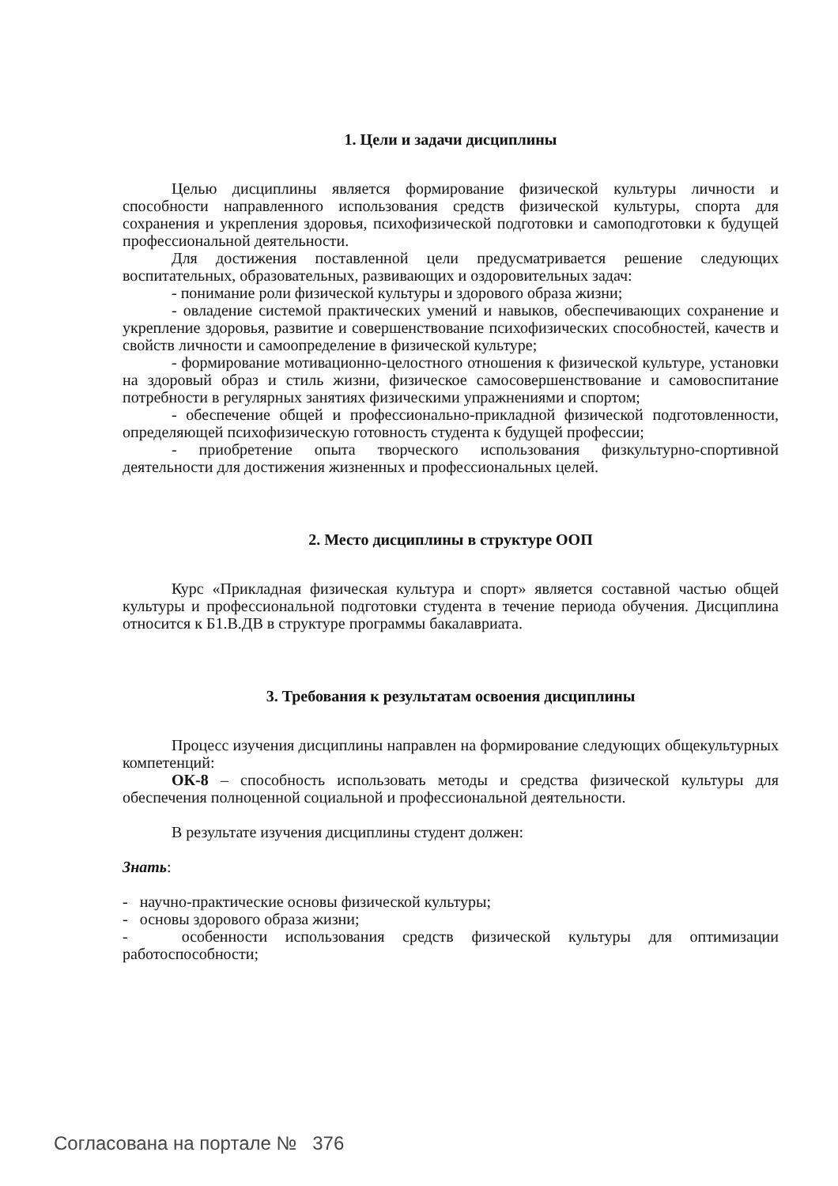1. Цели и задачи дисциплины
Целью дисциплины является формирование физической культуры личности и способности направленного использования средств физической культуры, спорта для сохранения и укрепления здоровья, психофизической подготовки и самоподготовки к будущей профессиональной деятельности.
Для достижения поставленной цели предусматривается решение следующих воспитательных, образовательных, развивающих и оздоровительных задач:
- понимание роли физической культуры и здорового образа жизни;
- овладение системой практических умений и навыков, обеспечивающих сохранение и укрепление здоровья, развитие и совершенствование психофизических способностей, качеств и свойств личности и самоопределение в физической культуре;
- формирование мотивационно-целостного отношения к физической культуре, установки на здоровый образ и стиль жизни, физическое самосовершенствование и самовоспитание потребности в регулярных занятиях физическими упражнениями и спортом;
- обеспечение общей и профессионально-прикладной физической подготовленности, определяющей психофизическую готовность студента к будущей профессии;
- приобретение опыта творческого использования физкультурно-спортивной деятельности для достижения жизненных и профессиональных целей.
2. Место дисциплины в структуре ООП
Курс «Прикладная физическая культура и спорт» является составной частью общей культуры и профессиональной подготовки студента в течение периода обучения. Дисциплина относится к Б1.В.ДВ в структуре программы бакалавриата.
3. Требования к результатам освоения дисциплины
Процесс изучения дисциплины направлен на формирование следующих общекультурных компетенций:
ОК-8 – способность использовать методы и средства физической культуры для обеспечения полноценной социальной и профессиональной деятельности.
В результате изучения дисциплины студент должен:
Знать:
- научно-практические основы физической культуры;
- основы здорового образа жизни;
- особенности использования средств физической культуры для оптимизации работоспособности;
Согласована на портале № 376